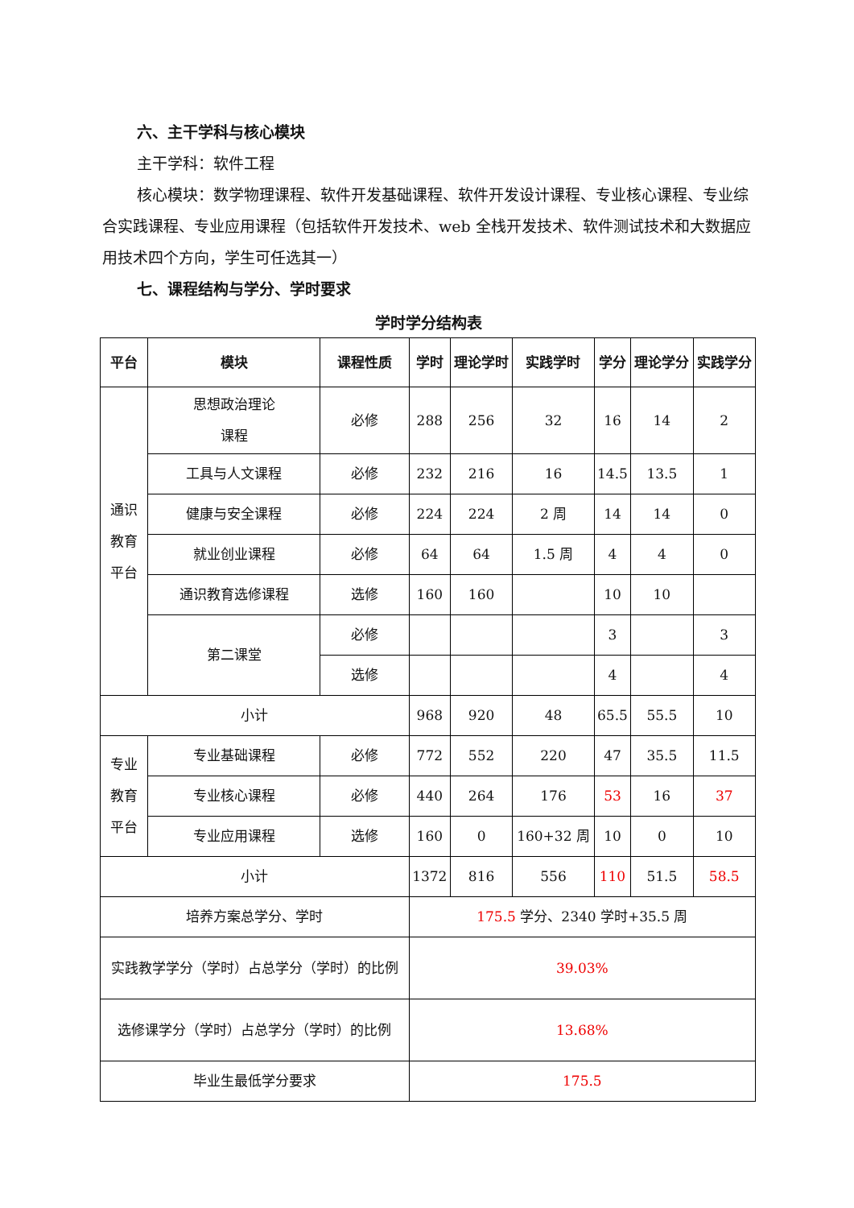六、主干学科与核心模块
主干学科：软件工程
核心模块：数学物理课程、软件开发基础课程、软件开发设计课程、专业核心课程、专业综合实践课程、专业应用课程（包括软件开发技术、web 全栈开发技术、软件测试技术和大数据应用技术四个方向，学生可任选其一）
七、课程结构与学分、学时要求
学时学分结构表
| 平台 | 模块 | 课程性质 | 学时 | 理论学时 | 实践学时 | 学分 | 理论学分 | 实践学分 |
| --- | --- | --- | --- | --- | --- | --- | --- | --- |
| 通识 教育 平台 | 思想政治理论 课程 | 必修 | 288 | 256 | 32 | 16 | 14 | 2 |
| | 工具与人文课程 | 必修 | 232 | 216 | 16 | 14.5 | 13.5 | 1 |
| | 健康与安全课程 | 必修 | 224 | 224 | 2 周 | 14 | 14 | 0 |
| | 就业创业课程 | 必修 | 64 | 64 | 1.5 周 | 4 | 4 | 0 |
| | 通识教育选修课程 | 选修 | 160 | 160 | | 10 | 10 | |
| | 第二课堂 | 必修 | | | | 3 | | 3 |
| | | 选修 | | | | 4 | | 4 |
| 小计 | | | 968 | 920 | 48 | 65.5 | 55.5 | 10 |
| 专业 教育 平台 | 专业基础课程 | 必修 | 772 | 552 | 220 | 47 | 35.5 | 11.5 |
| | 专业核心课程 | 必修 | 440 | 264 | 176 | 53 | 16 | 37 |
| | 专业应用课程 | 选修 | 160 | 0 | 160+32 周 | 10 | 0 | 10 |
| 小计 | | | 1372 | 816 | 556 | 110 | 51.5 | 58.5 |
| 培养方案总学分、学时 | | | 175.5 学分、2340 学时+35.5 周 | | | | | |
| 实践教学学分（学时）占总学分（学时）的比例 | | | 39.03% | | | | | |
| 选修课学分（学时）占总学分（学时）的比例 | | | 13.68% | | | | | |
| 毕业生最低学分要求 | | | 175.5 | | | | | |